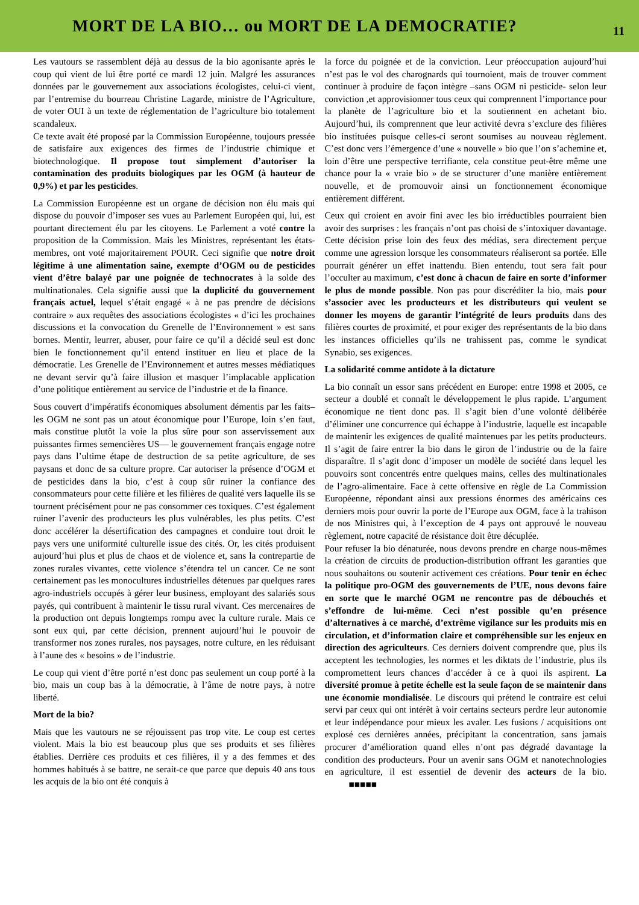MORT DE LA BIO… ou MORT DE LA DEMOCRATIE?
11
Les vautours se rassemblent déjà au dessus de la bio agonisante après le coup qui vient de lui être porté ce mardi 12 juin. Malgré les assurances données par le gouvernement aux associations écologistes, celui-ci vient, par l’entremise du bourreau Christine Lagarde, ministre de l’Agriculture, de voter OUI à un texte de réglementation de l’agriculture bio totalement scandaleux.
Ce texte avait été proposé par la Commission Européenne, toujours pressée de satisfaire aux exigences des firmes de l’industrie chimique et biotechnologique. Il propose tout simplement d’autoriser la contamination des produits biologiques par les OGM (à hauteur de 0,9%) et par les pesticides.
La Commission Européenne est un organe de décision non élu mais qui dispose du pouvoir d’imposer ses vues au Parlement Européen qui, lui, est pourtant directement élu par les citoyens. Le Parlement a voté contre la proposition de la Commission. Mais les Ministres, représentant les états-membres, ont voté majoritairement POUR. Ceci signifie que notre droit légitime à une alimentation saine, exempte d’OGM ou de pesticides vient d’être balayé par une poignée de technocrates à la solde des multinationales. Cela signifie aussi que la duplicité du gouvernement français actuel, lequel s’était engagé « à ne pas prendre de décisions contraire » aux requêtes des associations écologistes « d’ici les prochaines discussions et la convocation du Grenelle de l’Environnement » est sans bornes. Mentir, leurrer, abuser, pour faire ce qu’il a décidé seul est donc bien le fonctionnement qu’il entend instituer en lieu et place de la démocratie. Les Grenelle de l’Environnement et autres messes médiatiques ne devant servir qu’à faire illusion et masquer l’implacable application d’une politique entièrement au service de l’industrie et de la finance.
Sous couvert d’impératifs économiques absolument démentis par les faits– les OGM ne sont pas un atout économique pour l’Europe, loin s’en faut, mais constitue plutôt la voie la plus sûre pour son asservissement aux puissantes firmes semencières US— le gouvernement français engage notre pays dans l’ultime étape de destruction de sa petite agriculture, de ses paysans et donc de sa culture propre. Car autoriser la présence d’OGM et de pesticides dans la bio, c’est à coup sûr ruiner la confiance des consommateurs pour cette filière et les filières de qualité vers laquelle ils se tournent précisément pour ne pas consommer ces toxiques. C’est également ruiner l’avenir des producteurs les plus vulnérables, les plus petits. C’est donc accélérer la désertification des campagnes et conduire tout droit le pays vers une uniformité culturelle issue des cités. Or, les cités produisent aujourd’hui plus et plus de chaos et de violence et, sans la contrepartie de zones rurales vivantes, cette violence s’étendra tel un cancer. Ce ne sont certainement pas les monocultures industrielles détenues par quelques rares agro-industriels occupés à gérer leur business, employant des salariés sous payés, qui contribuent à maintenir le tissu rural vivant. Ces mercenaires de la production ont depuis longtemps rompu avec la culture rurale. Mais ce sont eux qui, par cette décision, prennent aujourd’hui le pouvoir de transformer nos zones rurales, nos paysages, notre culture, en les réduisant à l’aune des « besoins » de l’industrie.
Le coup qui vient d’être porté n’est donc pas seulement un coup porté à la bio, mais un coup bas à la démocratie, à l’âme de notre pays, à notre liberté.
Mort de la bio?
Mais que les vautours ne se réjouissent pas trop vite. Le coup est certes violent. Mais la bio est beaucoup plus que ses produits et ses filières établies. Derrière ces produits et ces filières, il y a des femmes et des hommes habitués à se battre, ne serait-ce que parce que depuis 40 ans tous les acquis de la bio ont été conquis à
la force du poignée et de la conviction. Leur préoccupation aujourd’hui n’est pas le vol des charognards qui tournoient, mais de trouver comment continuer à produire de façon intègre –sans OGM ni pesticide- selon leur conviction ,et approvisionner tous ceux qui comprennent l’importance pour la planète de l’agriculture bio et la soutiennent en achetant bio. Aujourd’hui, ils comprennent que leur activité devra s’exclure des filières bio instituées puisque celles-ci seront soumises au nouveau règlement. C’est donc vers l’émergence d’une « nouvelle » bio que l’on s’achemine et, loin d’être une perspective terrifiante, cela constitue peut-être même une chance pour la « vraie bio » de se structurer d’une manière entièrement nouvelle, et de promouvoir ainsi un fonctionnement économique entièrement différent.
Ceux qui croient en avoir fini avec les bio irréductibles pourraient bien avoir des surprises : les français n’ont pas choisi de s’intoxiquer davantage. Cette décision prise loin des feux des médias, sera directement perçue comme une agression lorsque les consommateurs réaliseront sa portée. Elle pourrait générer un effet inattendu. Bien entendu, tout sera fait pour l’occulter au maximum, c’est donc à chacun de faire en sorte d’informer le plus de monde possible. Non pas pour discréditer la bio, mais pour s’associer avec les producteurs et les distributeurs qui veulent se donner les moyens de garantir l’intégrité de leurs produits dans des filières courtes de proximité, et pour exiger des représentants de la bio dans les instances officielles qu’ils ne trahissent pas, comme le syndicat Synabio, ses exigences.
La solidarité comme antidote à la dictature
La bio connaît un essor sans précédent en Europe: entre 1998 et 2005, ce secteur a doublé et connaît le développement le plus rapide. L’argument économique ne tient donc pas. Il s’agit bien d’une volonté délibérée d’éliminer une concurrence qui échappe à l’industrie, laquelle est incapable de maintenir les exigences de qualité maintenues par les petits producteurs. Il s’agit de faire entrer la bio dans le giron de l’industrie ou de la faire disparaître. Il s’agit donc d’imposer un modèle de société dans lequel les pouvoirs sont concentrés entre quelques mains, celles des multinationales de l’agro-alimentaire. Face à cette offensive en règle de La Commission Européenne, répondant ainsi aux pressions énormes des américains ces derniers mois pour ouvrir la porte de l’Europe aux OGM, face à la trahison de nos Ministres qui, à l’exception de 4 pays ont approuvé le nouveau règlement, notre capacité de résistance doit être décuplée.
Pour refuser la bio dénaturée, nous devons prendre en charge nous-mêmes la création de circuits de production-distribution offrant les garanties que nous souhaitons ou soutenir activement ces créations. Pour tenir en échec la politique pro-OGM des gouvernements de l’UE, nous devons faire en sorte que le marché OGM ne rencontre pas de débouchés et s’effondre de lui-même. Ceci n’est possible qu’en présence d’alternatives à ce marché, d’extrême vigilance sur les produits mis en circulation, et d’information claire et compréhensible sur les enjeux en direction des agriculteurs. Ces derniers doivent comprendre que, plus ils acceptent les technologies, les normes et les diktats de l’industrie, plus ils compromettent leurs chances d’accéder à ce à quoi ils aspirent. La diversité promue à petite échelle est la seule façon de se maintenir dans une économie mondialisée. Le discours qui prétend le contraire est celui servi par ceux qui ont intérêt à voir certains secteurs perdre leur autonomie et leur indépendance pour mieux les avaler. Les fusions / acquisitions ont explosé ces dernières années, précipitant la concentration, sans jamais procurer d’amélioration quand elles n’ont pas dégradé davantage la condition des producteurs. Pour un avenir sans OGM et nanotechnologies en agriculture, il est essentiel de devenir des acteurs de la bio. ■■■■■